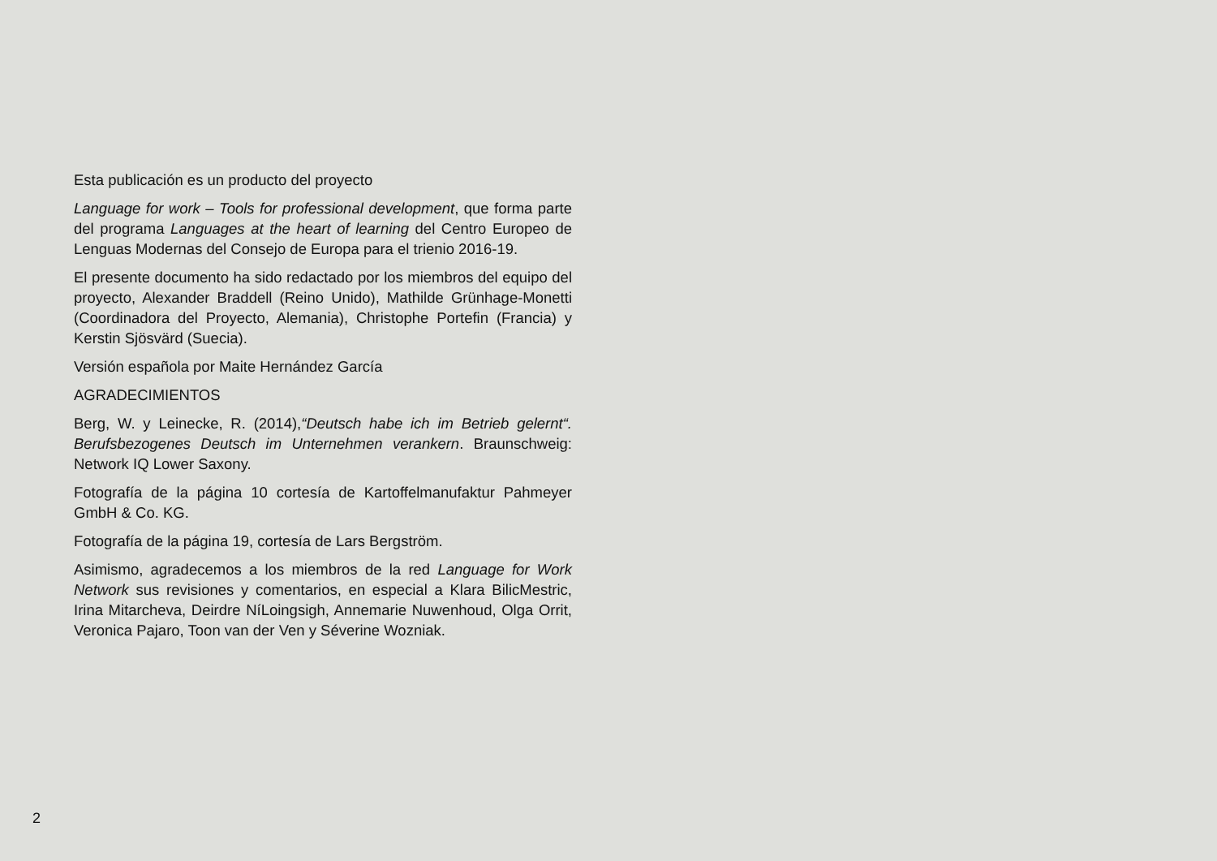Esta publicación es un producto del proyecto
Language for work – Tools for professional development, que forma parte del programa Languages at the heart of learning del Centro Europeo de Lenguas Modernas del Consejo de Europa para el trienio 2016-19.
El presente documento ha sido redactado por los miembros del equipo del proyecto, Alexander Braddell (Reino Unido), Mathilde Grünhage-Monetti (Coordinadora del Proyecto, Alemania), Christophe Portefin (Francia) y Kerstin Sjösvärd (Suecia).
Versión española por Maite Hernández García
AGRADECIMIENTOS
Berg, W. y Leinecke, R. (2014),“Deutsch habe ich im Betrieb gelernt“. Berufsbezogenes Deutsch im Unternehmen verankern. Braunschweig: Network IQ Lower Saxony.
Fotografía de la página 10 cortesía de Kartoffelmanufaktur Pahmeyer GmbH & Co. KG.
Fotografía de la página 19, cortesía de Lars Bergström.
Asimismo, agradecemos a los miembros de la red Language for Work Network sus revisiones y comentarios, en especial a Klara BilicMestric, Irina Mitarcheva, Deirdre NíLoingsigh, Annemarie Nuwenhoud, Olga Orrit, Veronica Pajaro, Toon van der Ven y Séverine Wozniak.
2